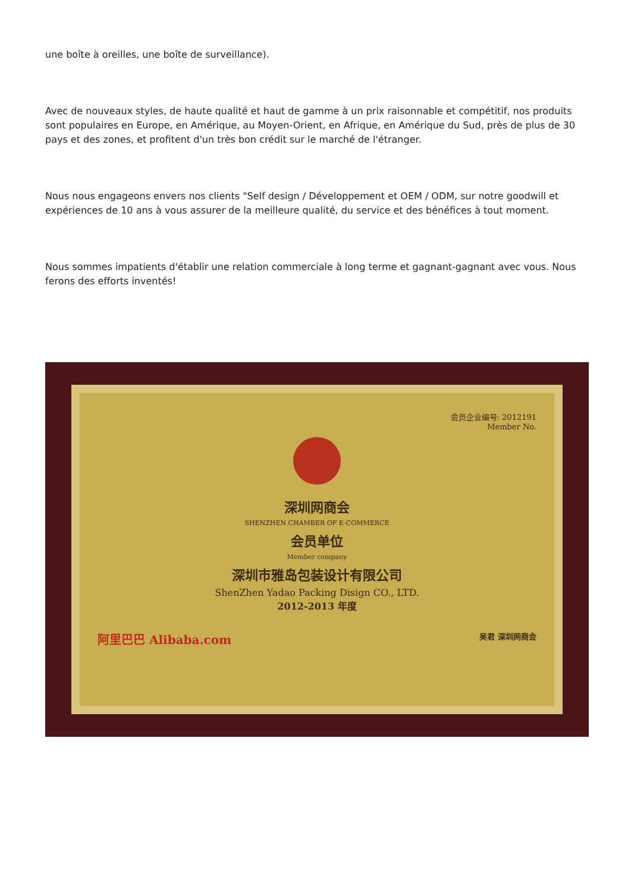une boîte à oreilles, une boîte de surveillance).
Avec de nouveaux styles, de haute qualité et haut de gamme à un prix raisonnable et compétitif, nos produits sont populaires en Europe, en Amérique, au Moyen-Orient, en Afrique, en Amérique du Sud, près de plus de 30 pays et des zones, et profitent d'un très bon crédit sur le marché de l'étranger.
Nous nous engageons envers nos clients "Self design / Développement et OEM / ODM, sur notre goodwill et expériences de 10 ans à vous assurer de la meilleure qualité, du service et des bénéfices à tout moment.
Nous sommes impatients d'établir une relation commerciale à long terme et gagnant-gagnant avec vous. Nous ferons des efforts inventés!
会员企业编号: 2012191
Member No.
深圳网商会
SHENZHEN CHAMBER OF E-COMMERCE
会员单位
Member company
深圳市雅岛包装设计有限公司
ShenZhen Yadao Packing Disign CO., LTD.
2012-2013 年度
阿里巴巴 Alibaba.com 吴君 深圳网商会